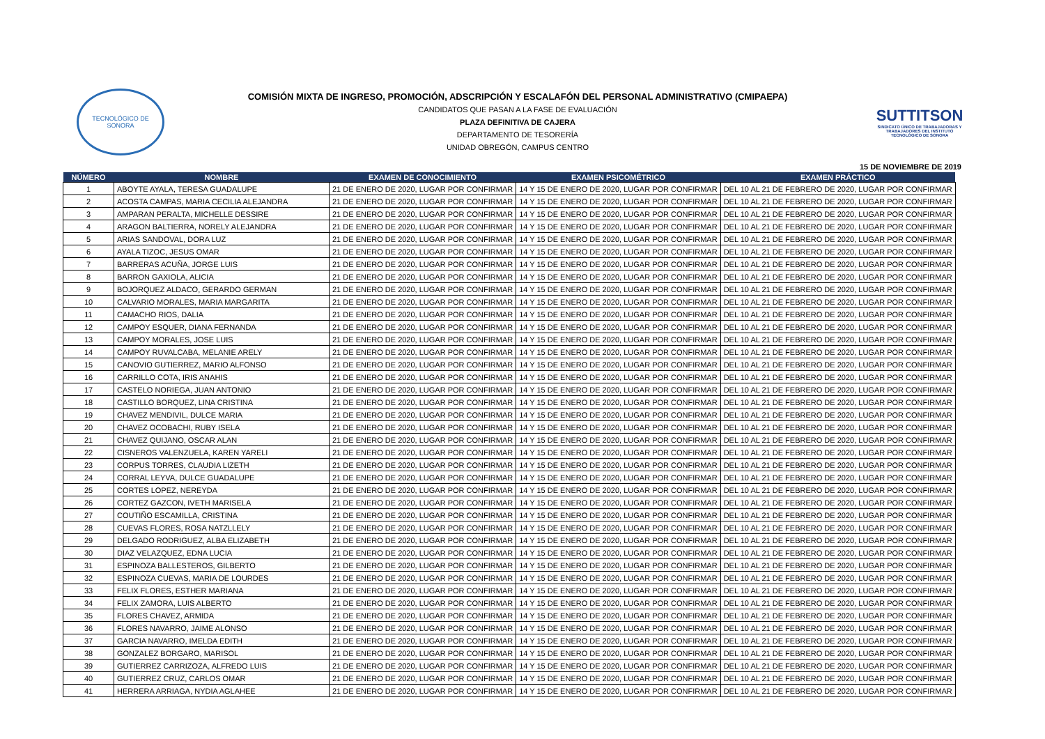TECNOLÓGICO DE SONORA
COMISIÓN MIXTA DE INGRESO, PROMOCIÓN, ADSCRIPCIÓN Y ESCALAFÓN DEL PERSONAL ADMINISTRATIVO (CMIPAEPA)
CANDIDATOS QUE PASAN A LA FASE DE EVALUACIÓN
PLAZA DEFINITIVA DE CAJERA
DEPARTAMENTO DE TESORERÍA
UNIDAD OBREGÓN, CAMPUS CENTRO
SUTTITSON
SINDICATO ÚNICO DE TRABAJADORAS Y TRABAJADORES DEL INSTITUTO TECNOLÓGICO DE SONORA
15 DE NOVIEMBRE DE 2019
| NÚMERO | NOMBRE | EXAMEN DE CONOCIMIENTO | EXAMEN PSICOMÉTRICO | EXAMEN PRÁCTICO |
| --- | --- | --- | --- | --- |
| 1 | ABOYTE AYALA, TERESA GUADALUPE | 21 DE ENERO DE 2020, LUGAR POR CONFIRMAR | 14 Y 15 DE ENERO DE 2020, LUGAR POR CONFIRMAR | DEL 10 AL 21 DE FEBRERO DE 2020, LUGAR POR CONFIRMAR |
| 2 | ACOSTA CAMPAS, MARIA CECILIA ALEJANDRA | 21 DE ENERO DE 2020, LUGAR POR CONFIRMAR | 14 Y 15 DE ENERO DE 2020, LUGAR POR CONFIRMAR | DEL 10 AL 21 DE FEBRERO DE 2020, LUGAR POR CONFIRMAR |
| 3 | AMPARAN PERALTA, MICHELLE DESSIRE | 21 DE ENERO DE 2020, LUGAR POR CONFIRMAR | 14 Y 15 DE ENERO DE 2020, LUGAR POR CONFIRMAR | DEL 10 AL 21 DE FEBRERO DE 2020, LUGAR POR CONFIRMAR |
| 4 | ARAGON BALTIERRA, NORELY ALEJANDRA | 21 DE ENERO DE 2020, LUGAR POR CONFIRMAR | 14 Y 15 DE ENERO DE 2020, LUGAR POR CONFIRMAR | DEL 10 AL 21 DE FEBRERO DE 2020, LUGAR POR CONFIRMAR |
| 5 | ARIAS SANDOVAL, DORA LUZ | 21 DE ENERO DE 2020, LUGAR POR CONFIRMAR | 14 Y 15 DE ENERO DE 2020, LUGAR POR CONFIRMAR | DEL 10 AL 21 DE FEBRERO DE 2020, LUGAR POR CONFIRMAR |
| 6 | AYALA TIZOC, JESUS OMAR | 21 DE ENERO DE 2020, LUGAR POR CONFIRMAR | 14 Y 15 DE ENERO DE 2020, LUGAR POR CONFIRMAR | DEL 10 AL 21 DE FEBRERO DE 2020, LUGAR POR CONFIRMAR |
| 7 | BARRERAS ACUÑA, JORGE LUIS | 21 DE ENERO DE 2020, LUGAR POR CONFIRMAR | 14 Y 15 DE ENERO DE 2020, LUGAR POR CONFIRMAR | DEL 10 AL 21 DE FEBRERO DE 2020, LUGAR POR CONFIRMAR |
| 8 | BARRON GAXIOLA, ALICIA | 21 DE ENERO DE 2020, LUGAR POR CONFIRMAR | 14 Y 15 DE ENERO DE 2020, LUGAR POR CONFIRMAR | DEL 10 AL 21 DE FEBRERO DE 2020, LUGAR POR CONFIRMAR |
| 9 | BOJORQUEZ ALDACO, GERARDO GERMAN | 21 DE ENERO DE 2020, LUGAR POR CONFIRMAR | 14 Y 15 DE ENERO DE 2020, LUGAR POR CONFIRMAR | DEL 10 AL 21 DE FEBRERO DE 2020, LUGAR POR CONFIRMAR |
| 10 | CALVARIO MORALES, MARIA MARGARITA | 21 DE ENERO DE 2020, LUGAR POR CONFIRMAR | 14 Y 15 DE ENERO DE 2020, LUGAR POR CONFIRMAR | DEL 10 AL 21 DE FEBRERO DE 2020, LUGAR POR CONFIRMAR |
| 11 | CAMACHO RIOS, DALIA | 21 DE ENERO DE 2020, LUGAR POR CONFIRMAR | 14 Y 15 DE ENERO DE 2020, LUGAR POR CONFIRMAR | DEL 10 AL 21 DE FEBRERO DE 2020, LUGAR POR CONFIRMAR |
| 12 | CAMPOY ESQUER, DIANA FERNANDA | 21 DE ENERO DE 2020, LUGAR POR CONFIRMAR | 14 Y 15 DE ENERO DE 2020, LUGAR POR CONFIRMAR | DEL 10 AL 21 DE FEBRERO DE 2020, LUGAR POR CONFIRMAR |
| 13 | CAMPOY MORALES, JOSE LUIS | 21 DE ENERO DE 2020, LUGAR POR CONFIRMAR | 14 Y 15 DE ENERO DE 2020, LUGAR POR CONFIRMAR | DEL 10 AL 21 DE FEBRERO DE 2020, LUGAR POR CONFIRMAR |
| 14 | CAMPOY RUVALCABA, MELANIE ARELY | 21 DE ENERO DE 2020, LUGAR POR CONFIRMAR | 14 Y 15 DE ENERO DE 2020, LUGAR POR CONFIRMAR | DEL 10 AL 21 DE FEBRERO DE 2020, LUGAR POR CONFIRMAR |
| 15 | CANOVIO GUTIERREZ, MARIO ALFONSO | 21 DE ENERO DE 2020, LUGAR POR CONFIRMAR | 14 Y 15 DE ENERO DE 2020, LUGAR POR CONFIRMAR | DEL 10 AL 21 DE FEBRERO DE 2020, LUGAR POR CONFIRMAR |
| 16 | CARRILLO COTA, IRIS ANAHIS | 21 DE ENERO DE 2020, LUGAR POR CONFIRMAR | 14 Y 15 DE ENERO DE 2020, LUGAR POR CONFIRMAR | DEL 10 AL 21 DE FEBRERO DE 2020, LUGAR POR CONFIRMAR |
| 17 | CASTELO NORIEGA, JUAN ANTONIO | 21 DE ENERO DE 2020, LUGAR POR CONFIRMAR | 14 Y 15 DE ENERO DE 2020, LUGAR POR CONFIRMAR | DEL 10 AL 21 DE FEBRERO DE 2020, LUGAR POR CONFIRMAR |
| 18 | CASTILLO BORQUEZ, LINA CRISTINA | 21 DE ENERO DE 2020, LUGAR POR CONFIRMAR | 14 Y 15 DE ENERO DE 2020, LUGAR POR CONFIRMAR | DEL 10 AL 21 DE FEBRERO DE 2020, LUGAR POR CONFIRMAR |
| 19 | CHAVEZ MENDIVIL, DULCE MARIA | 21 DE ENERO DE 2020, LUGAR POR CONFIRMAR | 14 Y 15 DE ENERO DE 2020, LUGAR POR CONFIRMAR | DEL 10 AL 21 DE FEBRERO DE 2020, LUGAR POR CONFIRMAR |
| 20 | CHAVEZ OCOBACHI, RUBY ISELA | 21 DE ENERO DE 2020, LUGAR POR CONFIRMAR | 14 Y 15 DE ENERO DE 2020, LUGAR POR CONFIRMAR | DEL 10 AL 21 DE FEBRERO DE 2020, LUGAR POR CONFIRMAR |
| 21 | CHAVEZ QUIJANO, OSCAR ALAN | 21 DE ENERO DE 2020, LUGAR POR CONFIRMAR | 14 Y 15 DE ENERO DE 2020, LUGAR POR CONFIRMAR | DEL 10 AL 21 DE FEBRERO DE 2020, LUGAR POR CONFIRMAR |
| 22 | CISNEROS VALENZUELA, KAREN YARELI | 21 DE ENERO DE 2020, LUGAR POR CONFIRMAR | 14 Y 15 DE ENERO DE 2020, LUGAR POR CONFIRMAR | DEL 10 AL 21 DE FEBRERO DE 2020, LUGAR POR CONFIRMAR |
| 23 | CORPUS TORRES, CLAUDIA LIZETH | 21 DE ENERO DE 2020, LUGAR POR CONFIRMAR | 14 Y 15 DE ENERO DE 2020, LUGAR POR CONFIRMAR | DEL 10 AL 21 DE FEBRERO DE 2020, LUGAR POR CONFIRMAR |
| 24 | CORRAL LEYVA, DULCE GUADALUPE | 21 DE ENERO DE 2020, LUGAR POR CONFIRMAR | 14 Y 15 DE ENERO DE 2020, LUGAR POR CONFIRMAR | DEL 10 AL 21 DE FEBRERO DE 2020, LUGAR POR CONFIRMAR |
| 25 | CORTES LOPEZ, NEREYDA | 21 DE ENERO DE 2020, LUGAR POR CONFIRMAR | 14 Y 15 DE ENERO DE 2020, LUGAR POR CONFIRMAR | DEL 10 AL 21 DE FEBRERO DE 2020, LUGAR POR CONFIRMAR |
| 26 | CORTEZ GAZCON, IVETH MARISELA | 21 DE ENERO DE 2020, LUGAR POR CONFIRMAR | 14 Y 15 DE ENERO DE 2020, LUGAR POR CONFIRMAR | DEL 10 AL 21 DE FEBRERO DE 2020, LUGAR POR CONFIRMAR |
| 27 | COUTIÑO ESCAMILLA, CRISTINA | 21 DE ENERO DE 2020, LUGAR POR CONFIRMAR | 14 Y 15 DE ENERO DE 2020, LUGAR POR CONFIRMAR | DEL 10 AL 21 DE FEBRERO DE 2020, LUGAR POR CONFIRMAR |
| 28 | CUEVAS FLORES, ROSA NATZLLELY | 21 DE ENERO DE 2020, LUGAR POR CONFIRMAR | 14 Y 15 DE ENERO DE 2020, LUGAR POR CONFIRMAR | DEL 10 AL 21 DE FEBRERO DE 2020, LUGAR POR CONFIRMAR |
| 29 | DELGADO RODRIGUEZ, ALBA ELIZABETH | 21 DE ENERO DE 2020, LUGAR POR CONFIRMAR | 14 Y 15 DE ENERO DE 2020, LUGAR POR CONFIRMAR | DEL 10 AL 21 DE FEBRERO DE 2020, LUGAR POR CONFIRMAR |
| 30 | DIAZ VELAZQUEZ, EDNA LUCIA | 21 DE ENERO DE 2020, LUGAR POR CONFIRMAR | 14 Y 15 DE ENERO DE 2020, LUGAR POR CONFIRMAR | DEL 10 AL 21 DE FEBRERO DE 2020, LUGAR POR CONFIRMAR |
| 31 | ESPINOZA BALLESTEROS, GILBERTO | 21 DE ENERO DE 2020, LUGAR POR CONFIRMAR | 14 Y 15 DE ENERO DE 2020, LUGAR POR CONFIRMAR | DEL 10 AL 21 DE FEBRERO DE 2020, LUGAR POR CONFIRMAR |
| 32 | ESPINOZA CUEVAS, MARIA DE LOURDES | 21 DE ENERO DE 2020, LUGAR POR CONFIRMAR | 14 Y 15 DE ENERO DE 2020, LUGAR POR CONFIRMAR | DEL 10 AL 21 DE FEBRERO DE 2020, LUGAR POR CONFIRMAR |
| 33 | FELIX FLORES, ESTHER MARIANA | 21 DE ENERO DE 2020, LUGAR POR CONFIRMAR | 14 Y 15 DE ENERO DE 2020, LUGAR POR CONFIRMAR | DEL 10 AL 21 DE FEBRERO DE 2020, LUGAR POR CONFIRMAR |
| 34 | FELIX ZAMORA, LUIS ALBERTO | 21 DE ENERO DE 2020, LUGAR POR CONFIRMAR | 14 Y 15 DE ENERO DE 2020, LUGAR POR CONFIRMAR | DEL 10 AL 21 DE FEBRERO DE 2020, LUGAR POR CONFIRMAR |
| 35 | FLORES CHAVEZ, ARMIDA | 21 DE ENERO DE 2020, LUGAR POR CONFIRMAR | 14 Y 15 DE ENERO DE 2020, LUGAR POR CONFIRMAR | DEL 10 AL 21 DE FEBRERO DE 2020, LUGAR POR CONFIRMAR |
| 36 | FLORES NAVARRO, JAIME ALONSO | 21 DE ENERO DE 2020, LUGAR POR CONFIRMAR | 14 Y 15 DE ENERO DE 2020, LUGAR POR CONFIRMAR | DEL 10 AL 21 DE FEBRERO DE 2020, LUGAR POR CONFIRMAR |
| 37 | GARCIA NAVARRO, IMELDA EDITH | 21 DE ENERO DE 2020, LUGAR POR CONFIRMAR | 14 Y 15 DE ENERO DE 2020, LUGAR POR CONFIRMAR | DEL 10 AL 21 DE FEBRERO DE 2020, LUGAR POR CONFIRMAR |
| 38 | GONZALEZ BORGARO, MARISOL | 21 DE ENERO DE 2020, LUGAR POR CONFIRMAR | 14 Y 15 DE ENERO DE 2020, LUGAR POR CONFIRMAR | DEL 10 AL 21 DE FEBRERO DE 2020, LUGAR POR CONFIRMAR |
| 39 | GUTIERREZ CARRIZOZA, ALFREDO LUIS | 21 DE ENERO DE 2020, LUGAR POR CONFIRMAR | 14 Y 15 DE ENERO DE 2020, LUGAR POR CONFIRMAR | DEL 10 AL 21 DE FEBRERO DE 2020, LUGAR POR CONFIRMAR |
| 40 | GUTIERREZ CRUZ, CARLOS OMAR | 21 DE ENERO DE 2020, LUGAR POR CONFIRMAR | 14 Y 15 DE ENERO DE 2020, LUGAR POR CONFIRMAR | DEL 10 AL 21 DE FEBRERO DE 2020, LUGAR POR CONFIRMAR |
| 41 | HERRERA ARRIAGA, NYDIA AGLAHEE | 21 DE ENERO DE 2020, LUGAR POR CONFIRMAR | 14 Y 15 DE ENERO DE 2020, LUGAR POR CONFIRMAR | DEL 10 AL 21 DE FEBRERO DE 2020, LUGAR POR CONFIRMAR |